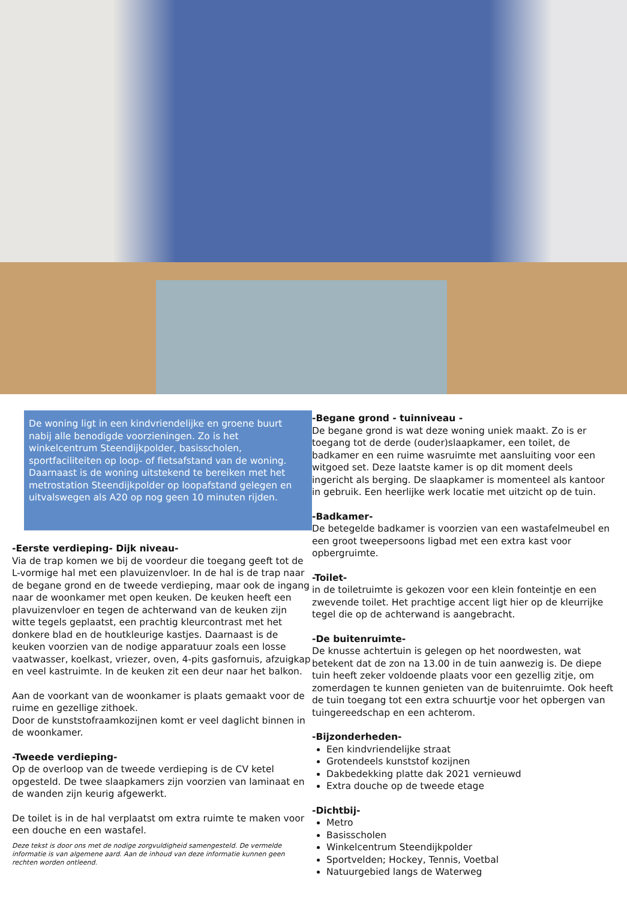De woning ligt in een kindvriendelijke en groene buurt nabij alle benodigde voorzieningen. Zo is het winkelcentrum Steendijkpolder, basisscholen, sportfaciliteiten op loop- of fietsafstand van de woning. Daarnaast is de woning uitstekend te bereiken met het metrostation Steendijkpolder op loopafstand gelegen en uitvalswegen als A20 op nog geen 10 minuten rijden.
-Eerste verdieping- Dijk niveau-
Via de trap komen we bij de voordeur die toegang geeft tot de L-vormige hal met een plavuizenvloer. In de hal is de trap naar de begane grond en de tweede verdieping, maar ook de ingang naar de woonkamer met open keuken. De keuken heeft een plavuizenvloer en tegen de achterwand van de keuken zijn witte tegels geplaatst, een prachtig kleurcontrast met het donkere blad en de houtkleurige kastjes. Daarnaast is de keuken voorzien van de nodige apparatuur zoals een losse vaatwasser, koelkast, vriezer, oven, 4-pits gasfornuis, afzuigkap en veel kastruimte. In de keuken zit een deur naar het balkon.
Aan de voorkant van de woonkamer is plaats gemaakt voor de ruime en gezellige zithoek.
Door de kunststofraamkozijnen komt er veel daglicht binnen in de woonkamer.
-Tweede verdieping-
Op de overloop van de tweede verdieping is de CV ketel opgesteld. De twee slaapkamers zijn voorzien van laminaat en de wanden zijn keurig afgewerkt.
De toilet is in de hal verplaatst om extra ruimte te maken voor een douche en een wastafel.
Deze tekst is door ons met de nodige zorgvuldigheid samengesteld. De vermelde informatie is van algemene aard. Aan de inhoud van deze informatie kunnen geen rechten worden ontleend.
-Begane grond - tuinniveau -
De begane grond is wat deze woning uniek maakt. Zo is er toegang tot de derde (ouder)slaapkamer, een toilet, de badkamer en een ruime wasruimte met aansluiting voor een witgoed set. Deze laatste kamer is op dit moment deels ingericht als berging. De slaapkamer is momenteel als kantoor in gebruik. Een heerlijke werk locatie met uitzicht op de tuin.
-Badkamer-
De betegelde badkamer is voorzien van een wastafelmeubel en een groot tweepersoons ligbad met een extra kast voor opbergruimte.
-Toilet-
in de toiletruimte is gekozen voor een klein fonteintje en een zwevende toilet. Het prachtige accent ligt hier op de kleurrijke tegel die op de achterwand is aangebracht.
-De buitenruimte-
De knusse achtertuin is gelegen op het noordwesten, wat betekent dat de zon na 13.00 in de tuin aanwezig is. De diepe tuin heeft zeker voldoende plaats voor een gezellig zitje, om zomerdagen te kunnen genieten van de buitenruimte. Ook heeft de tuin toegang tot een extra schuurtje voor het opbergen van tuingereedschap en een achterom.
-Bijzonderheden-
Een kindvriendelijke straat
Grotendeels kunststof kozijnen
Dakbedekking platte dak 2021 vernieuwd
Extra douche op de tweede etage
-Dichtbij-
Metro
Basisscholen
Winkelcentrum Steendijkpolder
Sportvelden; Hockey, Tennis, Voetbal
Natuurgebied langs de Waterweg